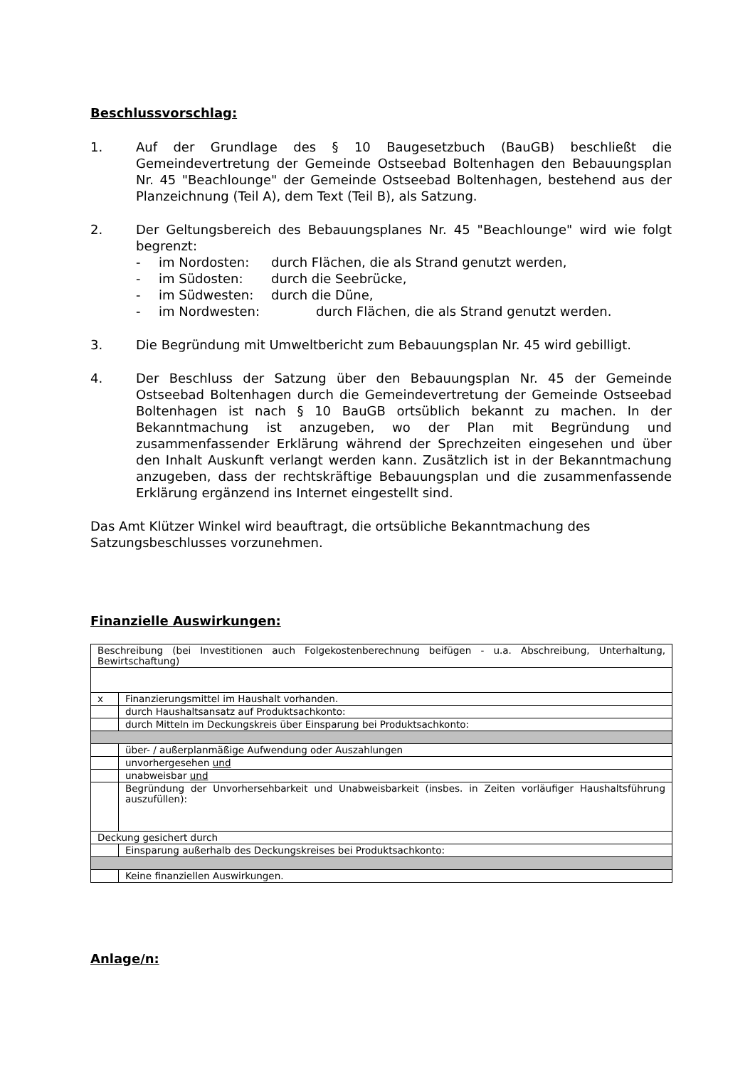Beschlussvorschlag:
1. Auf der Grundlage des § 10 Baugesetzbuch (BauGB) beschließt die Gemeindevertretung der Gemeinde Ostseebad Boltenhagen den Bebauungsplan Nr. 45 "Beachlounge" der Gemeinde Ostseebad Boltenhagen, bestehend aus der Planzeichnung (Teil A), dem Text (Teil B), als Satzung.
2. Der Geltungsbereich des Bebauungsplanes Nr. 45 "Beachlounge" wird wie folgt begrenzt:
- im Nordosten: durch Flächen, die als Strand genutzt werden,
- im Südosten: durch die Seebrücke,
- im Südwesten: durch die Düne,
- im Nordwesten: durch Flächen, die als Strand genutzt werden.
3. Die Begründung mit Umweltbericht zum Bebauungsplan Nr. 45 wird gebilligt.
4. Der Beschluss der Satzung über den Bebauungsplan Nr. 45 der Gemeinde Ostseebad Boltenhagen durch die Gemeindevertretung der Gemeinde Ostseebad Boltenhagen ist nach § 10 BauGB ortsüblich bekannt zu machen. In der Bekanntmachung ist anzugeben, wo der Plan mit Begründung und zusammenfassender Erklärung während der Sprechzeiten eingesehen und über den Inhalt Auskunft verlangt werden kann. Zusätzlich ist in der Bekanntmachung anzugeben, dass der rechtskräftige Bebauungsplan und die zusammenfassende Erklärung ergänzend ins Internet eingestellt sind.
Das Amt Klützer Winkel wird beauftragt, die ortsübliche Bekanntmachung des Satzungsbeschlusses vorzunehmen.
Finanzielle Auswirkungen:
| Beschreibung (bei Investitionen auch Folgekostenberechnung beifügen - u.a. Abschreibung, Unterhaltung, Bewirtschaftung) | |
| x | Finanzierungsmittel im Haushalt vorhanden. |
| | durch Haushaltsansatz auf Produktsachkonto: |
| | durch Mitteln im Deckungskreis über Einsparung bei Produktsachkonto: |
| | über- / außerplanmäßige Aufwendung oder Auszahlungen |
| | unvorhergesehen und |
| | unabweisbar und |
| | Begründung der Unvorhersehbarkeit und Unabweisbarkeit (insbes. in Zeiten vorläufiger Haushaltsführung auszufüllen): |
| Deckung gesichert durch | |
| | Einsparung außerhalb des Deckungskreises bei Produktsachkonto: |
| | Keine finanziellen Auswirkungen. |
Anlage/n: